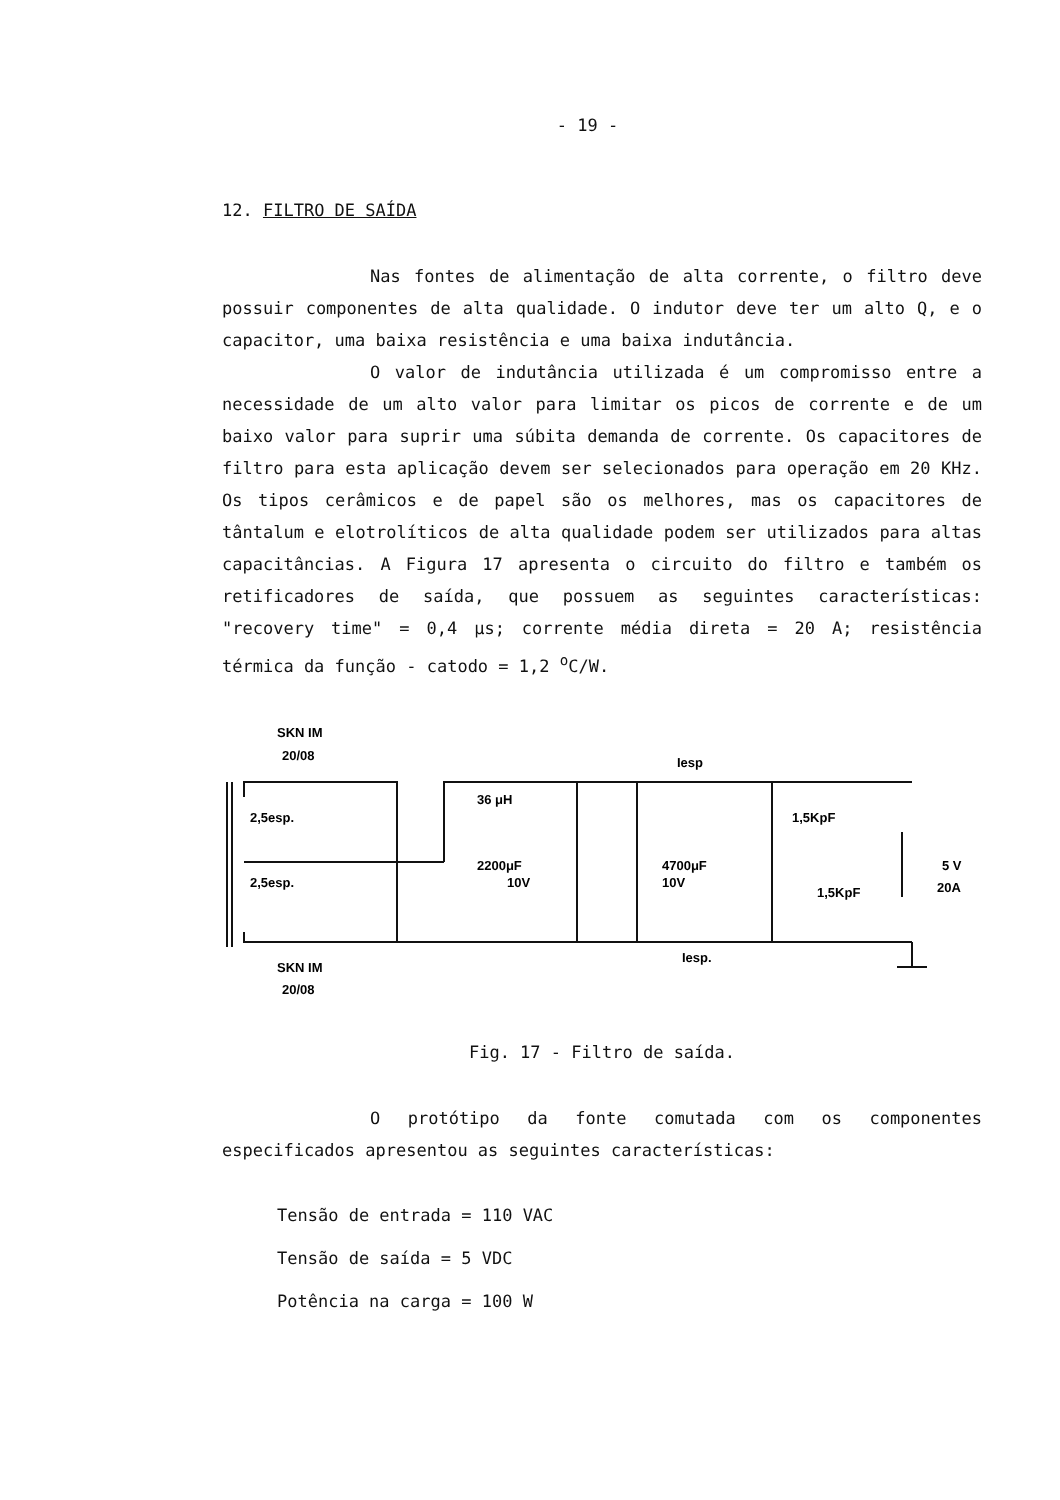- 19 -
12. FILTRO DE SAÍDA
Nas fontes de alimentação de alta corrente, o filtro deve possuir componentes de alta qualidade. O indutor deve ter um alto Q, e o capacitor, uma baixa resistência e uma baixa indutância.
O valor de indutância utilizada é um compromisso entre a necessidade de um alto valor para limitar os picos de corrente e de um baixo valor para suprir uma súbita demanda de corrente. Os capacitores de filtro para esta aplicação devem ser selecionados para operação em 20 KHz. Os tipos cerâmicos e de papel são os melhores, mas os capacitores de tântalum e elotrolíticos de alta qualidade podem ser utilizados para altas capacitâncias. A Figura 17 apresenta o circuito do filtro e também os retificadores de saída, que possuem as seguintes características: "recovery time" = 0,4 μs; corrente média direta = 20 A; resistência térmica da função - catodo = 1,2 <sup>o</sup>C/W.
SKN IM
20/08
2,5esp.
2,5esp.
36 μH
2200μF
10V
4700μF
10V
Iesp
Iesp.
1,5KpF
1,5KpF
5 V
20A
SKN IM
20/08
Fig. 17 - Filtro de saída.
O protótipo da fonte comutada com os componentes especificados apresentou as seguintes características:
Tensão de entrada = 110 VAC
Tensão de saída = 5 VDC
Potência na carga = 100 W